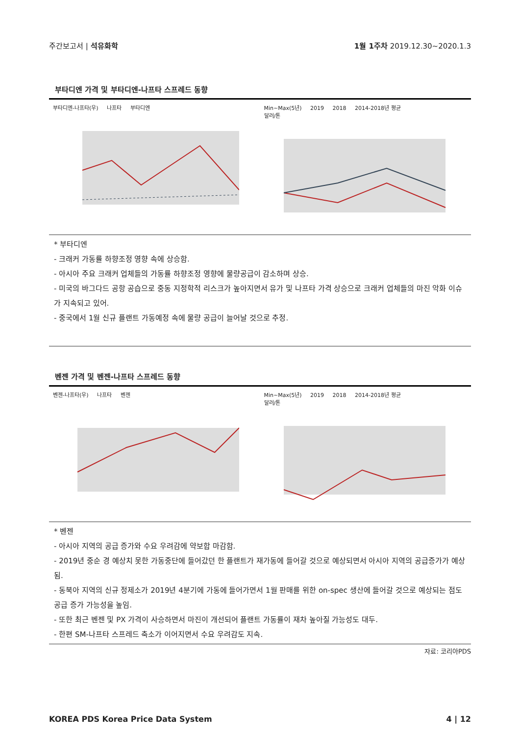주간보고서 | 석유화학 1월 1주차 2019.12.30~2020.1.3
부타디엔 가격 및 부타디엔-나프타 스프레드 동향
부타디엔-나프타(우) 나프타 부타디엔 Min~Max(5년) 2019 2018 2014-2018년 평균
달러/톤
* 부타디엔
- 크래커 가동률 하향조정 영향 속에 상승함.
- 아시아 주요 크래커 업체들의 가동률 하향조정 영향에 물량공급이 감소하며 상승.
- 미국의 바그다드 공항 공습으로 중동 지정학적 리스크가 높아지면서 유가 및 나프타 가격 상승으로 크래커 업체들의 마진 악화 이슈가 지속되고 있어.
- 중국에서 1월 신규 플랜트 가동예정 속에 물량 공급이 늘어날 것으로 추정.
벤젠 가격 및 벤젠-나프타 스프레드 동향
벤젠-나프타(우) 나프타 벤젠 Min~Max(5년) 2019 2018 2014-2018년 평균
달러/톤
* 벤젠
- 아시아 지역의 공급 증가와 수요 우려감에 약보합 마감함.
- 2019년 중순 경 예상치 못한 가동중단에 들어갔던 한 플랜트가 재가동에 들어갈 것으로 예상되면서 아시아 지역의 공급증가가 예상됨.
- 동북아 지역의 신규 정제소가 2019년 4분기에 가동에 들어가면서 1월 판매를 위한 on-spec 생산에 들어갈 것으로 예상되는 점도 공급 증가 가능성을 높임.
- 또한 최근 벤젠 및 PX 가격이 사승하면서 마진이 개선되어 플랜트 가동률이 재차 높아질 가능성도 대두.
- 한편 SM-나프타 스프레드 축소가 이어지면서 수요 우려감도 지속.
자료: 코리아PDS
KOREA PDS Korea Price Data System
4 | 12